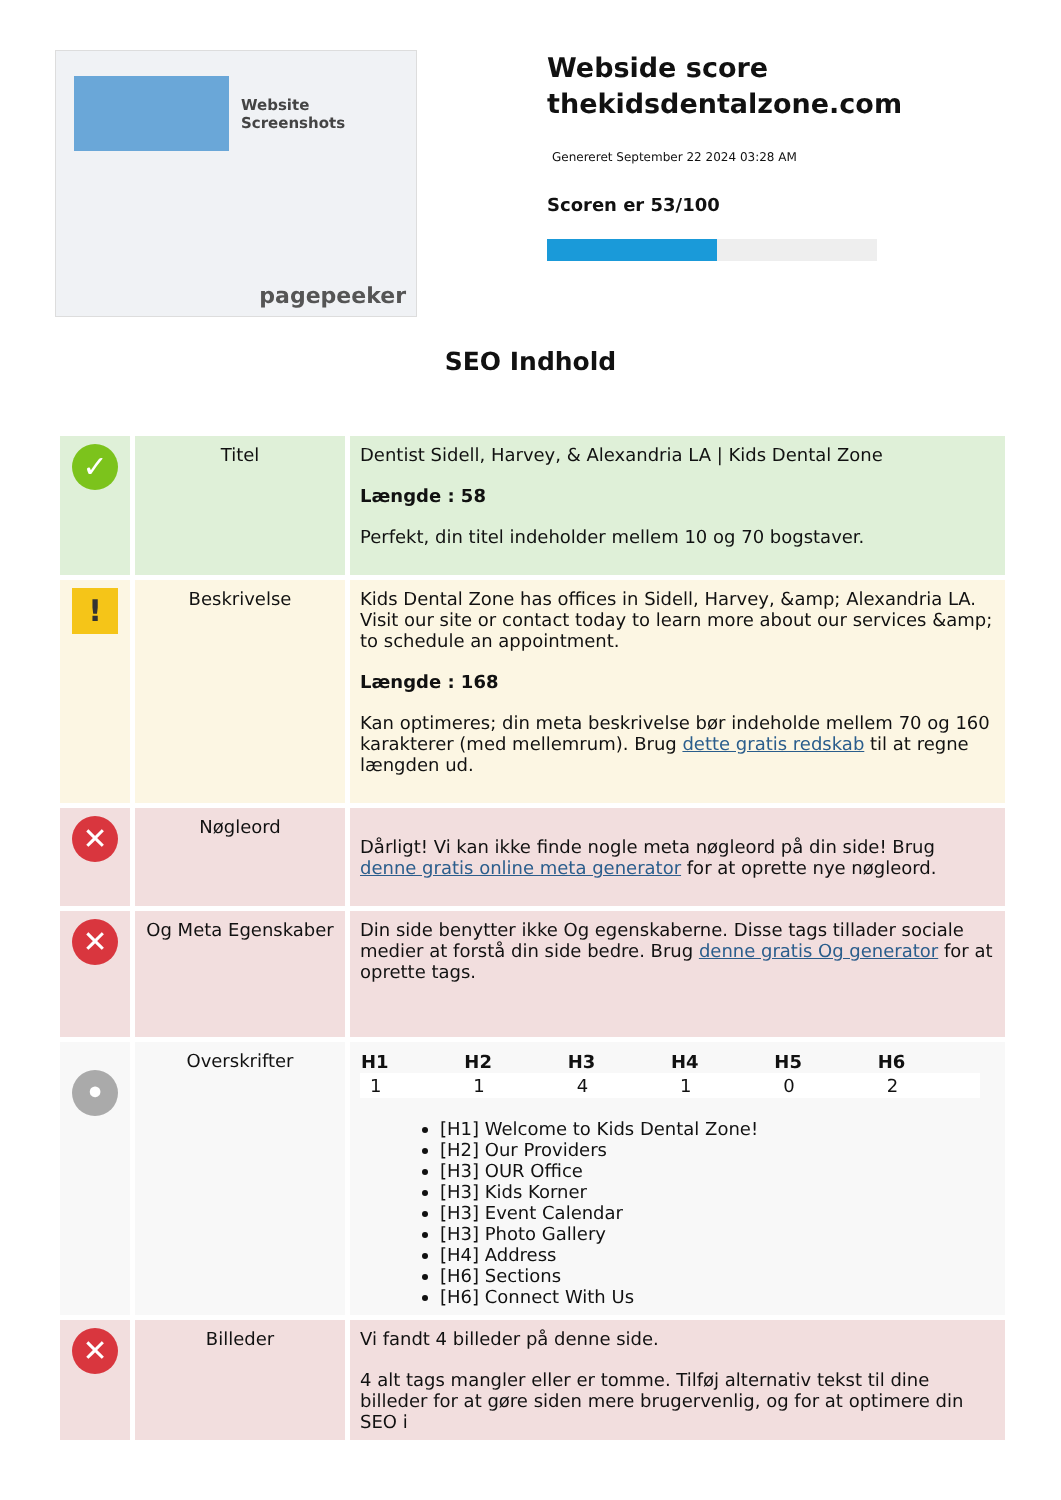Website Screenshots
pagepeeker
Webside score
thekidsdentalzone.com
Genereret September 22 2024 03:28 AM
Scoren er 53/100
SEO Indhold
| ✓ | Titel | Dentist Sidell, Harvey, & Alexandria LA / Kids Dental Zone Længde : 58 Perfekt, din titel indeholder mellem 10 og 70 bogstaver. |
| ! | Beskrivelse | Kids Dental Zone has offices in Sidell, Harvey, &amp; Alexandria LA. Visit our site or contact today to learn more about our services &amp; to schedule an appointment. Længde : 168 Kan optimeres; din meta beskrivelse bør indeholde mellem 70 og 160 karakterer (med mellemrum). Brug dette gratis redskab til at regne længden ud. |
| ✕ | Nøgleord | Dårligt! Vi kan ikke finde nogle meta nøgleord på din side! Brug denne gratis online meta generator for at oprette nye nøgleord. |
| ✕ | Og Meta Egenskaber | Din side benytter ikke Og egenskaberne. Disse tags tillader sociale medier at forstå din side bedre. Brug denne gratis Og generator for at oprette tags. |
| • | Overskrifter | / H1 / H2 / H3 / H4 / H5 / H6 / / --- / --- / --- / --- / --- / --- / / 1 / 1 / 4 / 1 / 0 / 2 / [H1] Welcome to Kids Dental Zone! [H2] Our Providers [H3] OUR Office [H3] Kids Korner [H3] Event Calendar [H3] Photo Gallery [H4] Address [H6] Sections [H6] Connect With Us |
| ✕ | Billeder | Vi fandt 4 billeder på denne side. 4 alt tags mangler eller er tomme. Tilføj alternativ tekst til dine billeder for at gøre siden mere brugervenlig, og for at optimere din SEO i |